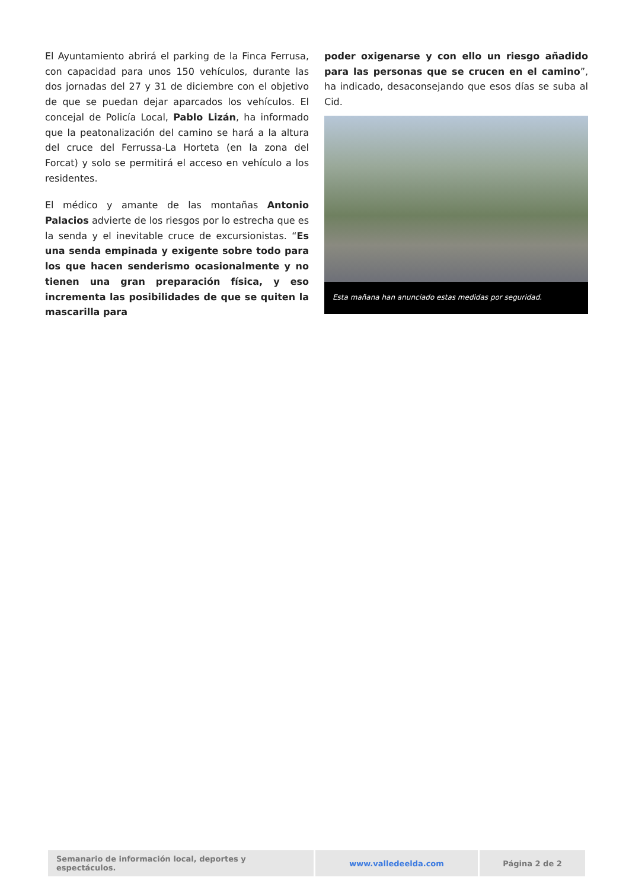El Ayuntamiento abrirá el parking de la Finca Ferrusa, con capacidad para unos 150 vehículos, durante las dos jornadas del 27 y 31 de diciembre con el objetivo de que se puedan dejar aparcados los vehículos. El concejal de Policía Local, Pablo Lizán, ha informado que la peatonalización del camino se hará a la altura del cruce del Ferrussa-La Horteta (en la zona del Forcat) y solo se permitirá el acceso en vehículo a los residentes.
El médico y amante de las montañas Antonio Palacios advierte de los riesgos por lo estrecha que es la senda y el inevitable cruce de excursionistas. “Es una senda empinada y exigente sobre todo para los que hacen senderismo ocasionalmente y no tienen una gran preparación física, y eso incrementa las posibilidades de que se quiten la mascarilla para
poder oxigenarse y con ello un riesgo añadido para las personas que se crucen en el camino”, ha indicado, desaconsejando que esos días se suba al Cid.
Esta mañana han anunciado estas medidas por seguridad.
| Semanario de información local, deportes y espectáculos. | www.valledeelda.com | Página 2 de 2 |